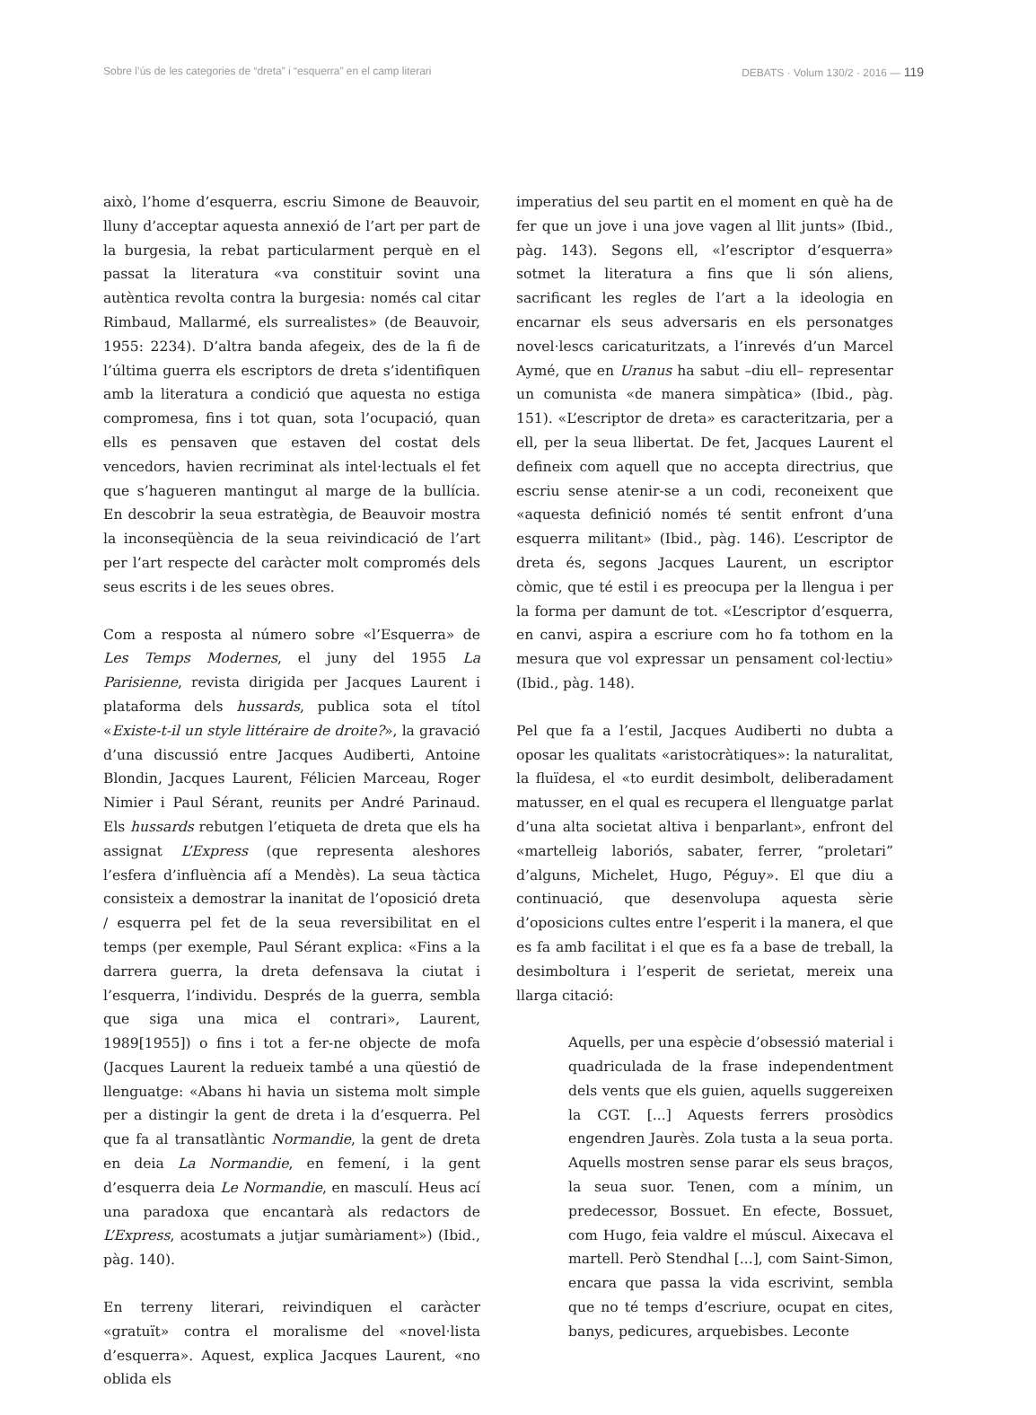Sobre l’ús de les categories de “dreta” i “esquerra” en el camp literari DEBATS · Volum 130/2 · 2016 — 119
això, l’home d’esquerra, escriu Simone de Beauvoir, lluny d’acceptar aquesta annexió de l’art per part de la burgesia, la rebat particularment perquè en el passat la literatura «va constituir sovint una autèntica revolta contra la burgesia: només cal citar Rimbaud, Mallarmé, els surrealistes» (de Beauvoir, 1955: 2234). D’altra banda afegeix, des de la fi de l’última guerra els escriptors de dreta s’identifiquen amb la literatura a condició que aquesta no estiga compromesa, fins i tot quan, sota l’ocupació, quan ells es pensaven que estaven del costat dels vencedors, havien recriminat als intel·lectuals el fet que s’hagueren mantingut al marge de la bullícia. En descobrir la seua estratègia, de Beauvoir mostra la inconseqüència de la seua reivindicació de l’art per l’art respecte del caràcter molt compromés dels seus escrits i de les seues obres.
Com a resposta al número sobre «l’Esquerra» de Les Temps Modernes, el juny del 1955 La Parisienne, revista dirigida per Jacques Laurent i plataforma dels hussards, publica sota el títol «Existe-t-il un style littéraire de droite?», la gravació d’una discussió entre Jacques Audiberti, Antoine Blondin, Jacques Laurent, Félicien Marceau, Roger Nimier i Paul Sérant, reunits per André Parinaud. Els hussards rebutgen l’etiqueta de dreta que els ha assignat L’Express (que representa aleshores l’esfera d’influència afí a Mendès). La seua tàctica consisteix a demostrar la inanitat de l’oposició dreta / esquerra pel fet de la seua reversibilitat en el temps (per exemple, Paul Sérant explica: «Fins a la darrera guerra, la dreta defensava la ciutat i l’esquerra, l’individu. Després de la guerra, sembla que siga una mica el contrari», Laurent, 1989[1955]) o fins i tot a fer-ne objecte de mofa (Jacques Laurent la redueix també a una qüestió de llenguatge: «Abans hi havia un sistema molt simple per a distingir la gent de dreta i la d’esquerra. Pel que fa al transatlàntic Normandie, la gent de dreta en deia La Normandie, en femení, i la gent d’esquerra deia Le Normandie, en masculí. Heus ací una paradoxa que encantarà als redactors de L’Express, acostumats a jutjar sumàriament») (Ibid., pàg. 140).
En terreny literari, reivindiquen el caràcter «gratuït» contra el moralisme del «novel·lista d’esquerra». Aquest, explica Jacques Laurent, «no oblida els
imperatius del seu partit en el moment en què ha de fer que un jove i una jove vagen al llit junts» (Ibid., pàg. 143). Segons ell, «l’escriptor d’esquerra» sotmet la literatura a fins que li són aliens, sacrificant les regles de l’art a la ideologia en encarnar els seus adversaris en els personatges novel·lescs caricaturitzats, a l’inrevés d’un Marcel Aymé, que en Uranus ha sabut –diu ell– representar un comunista «de manera simpàtica» (Ibid., pàg. 151). «L’escriptor de dreta» es caracteritzaria, per a ell, per la seua llibertat. De fet, Jacques Laurent el defineix com aquell que no accepta directrius, que escriu sense atenir-se a un codi, reconeixent que «aquesta definició només té sentit enfront d’una esquerra militant» (Ibid., pàg. 146). L’escriptor de dreta és, segons Jacques Laurent, un escriptor còmic, que té estil i es preocupa per la llengua i per la forma per damunt de tot. «L’escriptor d’esquerra, en canvi, aspira a escriure com ho fa tothom en la mesura que vol expressar un pensament col·lectiu» (Ibid., pàg. 148).
Pel que fa a l’estil, Jacques Audiberti no dubta a oposar les qualitats «aristocràtiques»: la naturalitat, la fluïdesa, el «to eurdit desimbolt, deliberadament matusser, en el qual es recupera el llenguatge parlat d’una alta societat altiva i benparlant», enfront del «martelleig laboriós, sabater, ferrer, “proletari” d’alguns, Michelet, Hugo, Péguy». El que diu a continuació, que desenvolupa aquesta sèrie d’oposicions cultes entre l’esperit i la manera, el que es fa amb facilitat i el que es fa a base de treball, la desimboltura i l’esperit de serietat, mereix una llarga citació:
Aquells, per una espècie d’obsessió material i quadriculada de la frase independentment dels vents que els guien, aquells suggereixen la CGT. [...] Aquests ferrers prosòdics engendren Jaurès. Zola tusta a la seua porta. Aquells mostren sense parar els seus braços, la seua suor. Tenen, com a mínim, un predecessor, Bossuet. En efecte, Bossuet, com Hugo, feia valdre el múscul. Aixecava el martell. Però Stendhal [...], com Saint-Simon, encara que passa la vida escrivint, sembla que no té temps d’escriure, ocupat en cites, banys, pedicures, arquebisbes. Leconte